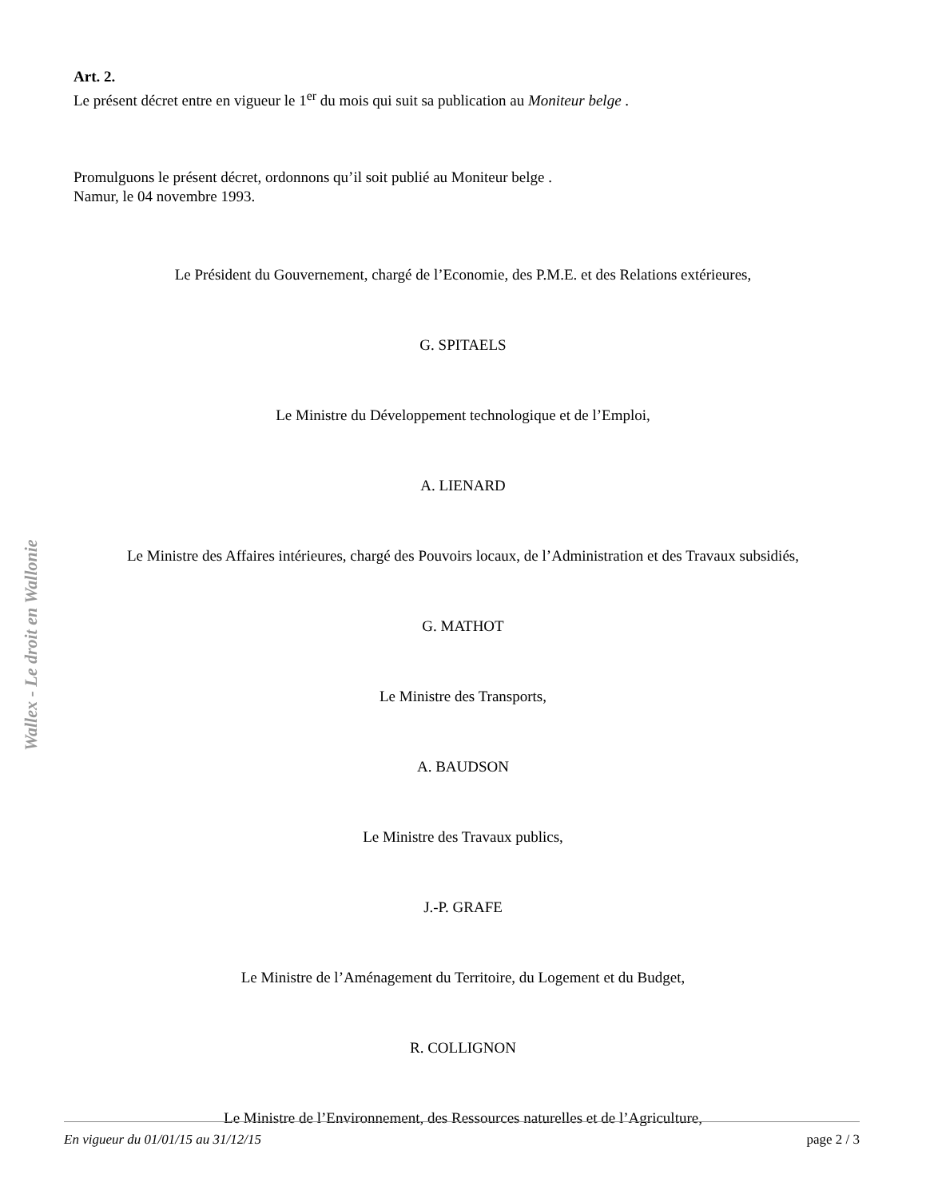Wallex - Le droit en Wallonie
Art. 2.
Le présent décret entre en vigueur le 1<sup>er</sup> du mois qui suit sa publication au Moniteur belge .
Promulguons le présent décret, ordonnons qu’il soit publié au Moniteur belge .
Namur, le 04 novembre 1993.
Le Président du Gouvernement, chargé de l’Economie, des P.M.E. et des Relations extérieures,
G. SPITAELS
Le Ministre du Développement technologique et de l’Emploi,
A. LIENARD
Le Ministre des Affaires intérieures, chargé des Pouvoirs locaux, de l’Administration et des Travaux subsidiés,
G. MATHOT
Le Ministre des Transports,
A. BAUDSON
Le Ministre des Travaux publics,
J.-P. GRAFE
Le Ministre de l’Aménagement du Territoire, du Logement et du Budget,
R. COLLIGNON
Le Ministre de l’Environnement, des Ressources naturelles et de l’Agriculture,
En vigueur du 01/01/15 au 31/12/15 page 2 / 3